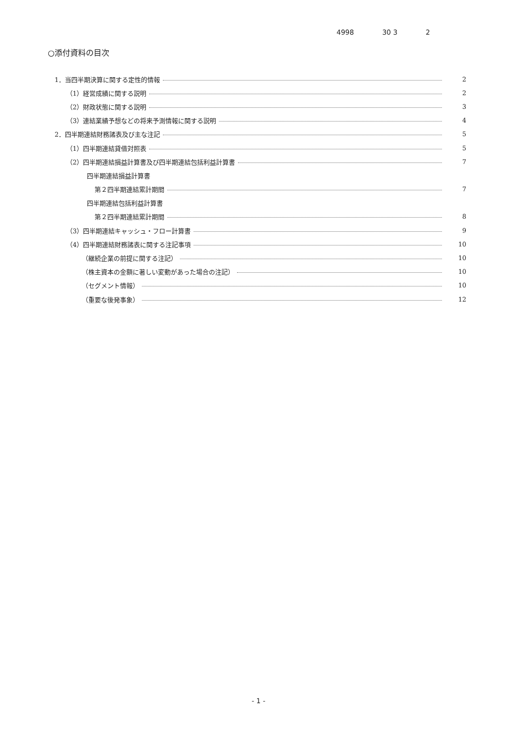4998 30 3 2
○添付資料の目次
1．当四半期決算に関する定性的情報 2
（1）経営成績に関する説明 2
（2）財政状態に関する説明 3
（3）連結業績予想などの将来予測情報に関する説明 4
2．四半期連結財務諸表及び主な注記 5
（1）四半期連結貸借対照表 5
（2）四半期連結損益計算書及び四半期連結包括利益計算書 7
四半期連結損益計算書
第２四半期連結累計期間 7
四半期連結包括利益計算書
第２四半期連結累計期間 8
（3）四半期連結キャッシュ・フロー計算書 9
（4）四半期連結財務諸表に関する注記事項 10
（継続企業の前提に関する注記） 10
（株主資本の金額に著しい変動があった場合の注記） 10
（セグメント情報） 10
（重要な後発事象） 12
- 1 -